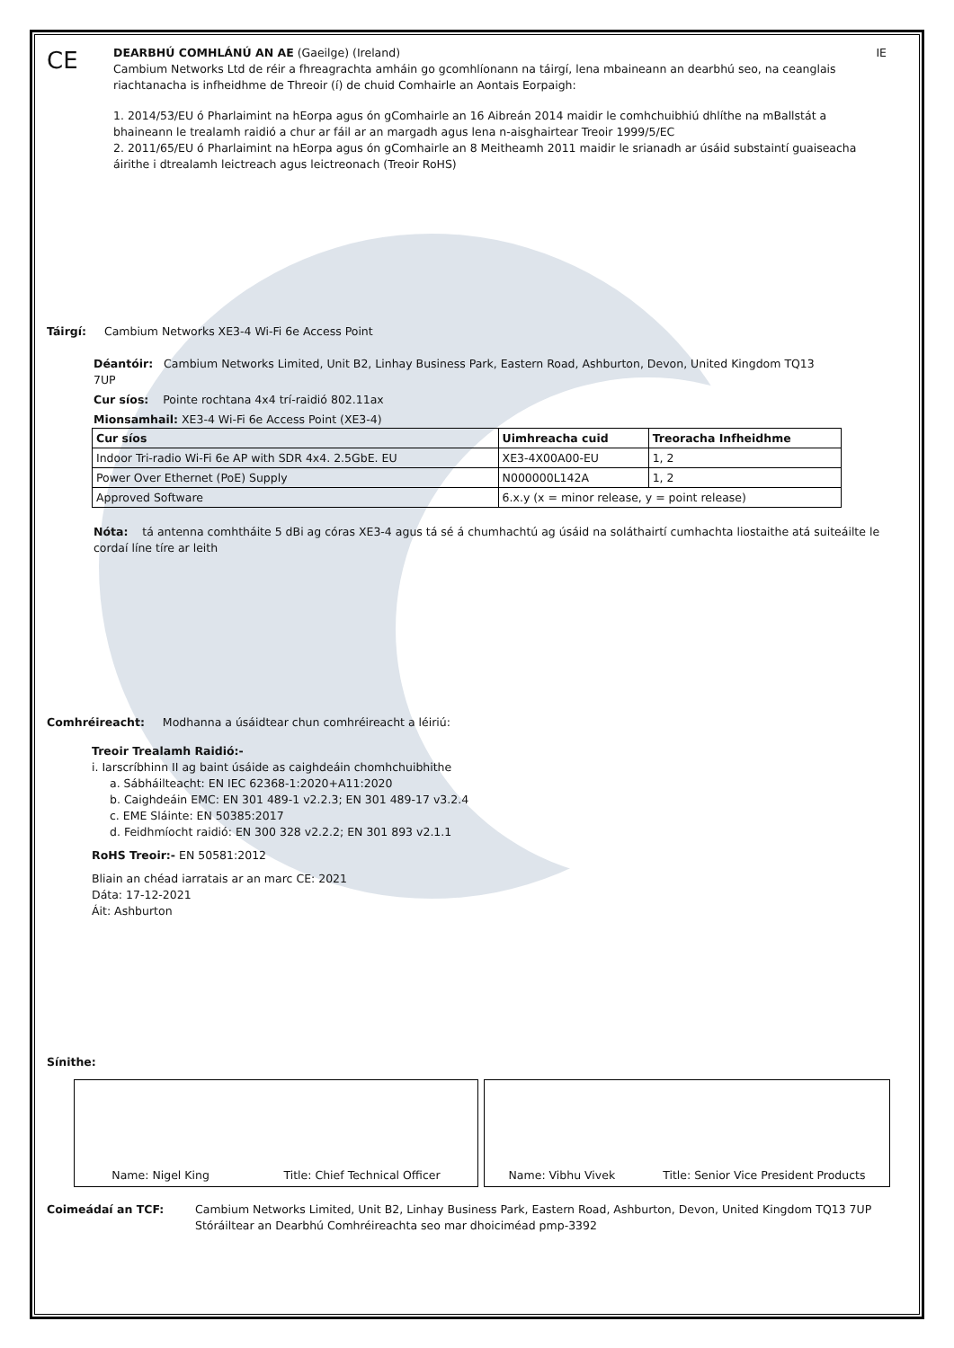CE
DEARBHÚ COMHLÁNÚ AN AE (Gaeilge) (Ireland) IE
Cambium Networks Ltd de réir a fhreagrachta amháin go gcomhlíonann na táirgí, lena mbaineann an dearbhú seo, na ceanglais riachtanacha is infheidhme de Threoir (í) de chuid Comhairle an Aontais Eorpaigh:
1. 2014/53/EU ó Pharlaimint na hEorpa agus ón gComhairle an 16 Aibreán 2014 maidir le comhchuibhiú dhlíthe na mBallstát a bhaineann le trealamh raidió a chur ar fáil ar an margadh agus lena n-aisghairtear Treoir 1999/5/EC
2. 2011/65/EU ó Pharlaimint na hEorpa agus ón gComhairle an 8 Meitheamh 2011 maidir le srianadh ar úsáid substaintí guaiseacha áirithe i dtrealamh leictreach agus leictreonach (Treoir RoHS)
Táirgí: Cambium Networks XE3-4 Wi-Fi 6e Access Point
Déantóir: Cambium Networks Limited, Unit B2, Linhay Business Park, Eastern Road, Ashburton, Devon, United Kingdom TQ13 7UP
Cur síos: Pointe rochtana 4x4 trí-raidió 802.11ax
Mionsamhail: XE3-4 Wi-Fi 6e Access Point (XE3-4)
| Cur síos | Uimhreacha cuid | Treoracha Infheidhme |
| --- | --- | --- |
| Indoor Tri-radio Wi-Fi 6e AP with SDR 4x4. 2.5GbE. EU | XE3-4X00A00-EU | 1, 2 |
| Power Over Ethernet (PoE) Supply | N000000L142A | 1, 2 |
| Approved Software | 6.x.y (x = minor release, y = point release) | |
Nóta: tá antenna comhtháite 5 dBi ag córas XE3-4 agus tá sé á chumhachtú ag úsáid na soláthairtí cumhachta liostaithe atá suiteáilte le cordaí líne tíre ar leith
Comhréireacht: Modhanna a úsáidtear chun comhréireacht a léiriú:
Treoir Trealamh Raidió:-
i. Iarscríbhinn II ag baint úsáide as caighdeáin chomhchuibhithe
a. Sábháilteacht: EN IEC 62368-1:2020+A11:2020
b. Caighdeáin EMC: EN 301 489-1 v2.2.3; EN 301 489-17 v3.2.4
c. EME Sláinte: EN 50385:2017
d. Feidhmíocht raidió: EN 300 328 v2.2.2; EN 301 893 v2.1.1
RoHS Treoir:- EN 50581:2012
Bliain an chéad iarratais ar an marc CE: 2021
Dáta: 17-12-2021
Áit: Ashburton
Sínithe:
Name: Nigel King Title: Chief Technical Officer Name: Vibhu Vivek Title: Senior Vice President Products
Coimeádaí an TCF: Cambium Networks Limited, Unit B2, Linhay Business Park, Eastern Road, Ashburton, Devon, United Kingdom TQ13 7UP
Stóráiltear an Dearbhú Comhréireachta seo mar dhoiciméad pmp-3392